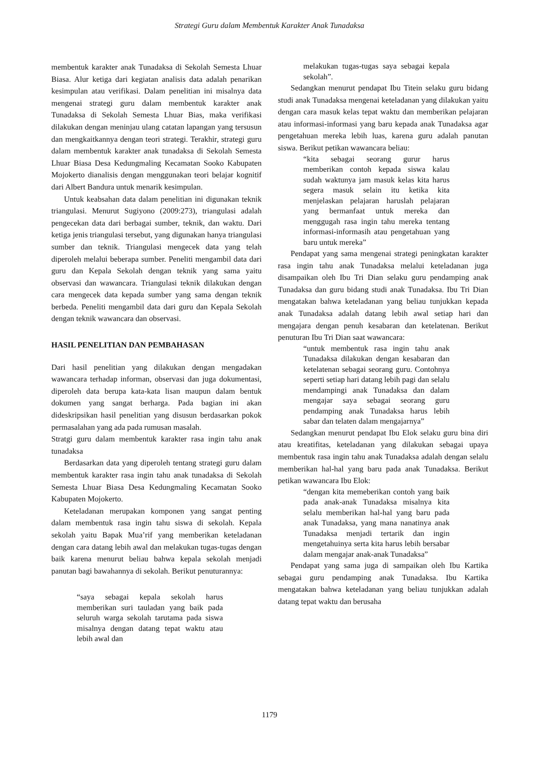Strategi Guru dalam Membentuk Karakter Anak Tunadaksa
membentuk karakter anak Tunadaksa di Sekolah Semesta Lhuar Biasa. Alur ketiga dari kegiatan analisis data adalah penarikan kesimpulan atau verifikasi. Dalam penelitian ini misalnya data mengenai strategi guru dalam membentuk karakter anak Tunadaksa di Sekolah Semesta Lhuar Bias, maka verifikasi dilakukan dengan meninjau ulang catatan lapangan yang tersusun dan mengkaitkannya dengan teori strategi. Terakhir, strategi guru dalam membentuk karakter anak tunadaksa di Sekolah Semesta Lhuar Biasa Desa Kedungmaling Kecamatan Sooko Kabupaten Mojokerto dianalisis dengan menggunakan teori belajar kognitif dari Albert Bandura untuk menarik kesimpulan.
Untuk keabsahan data dalam penelitian ini digunakan teknik triangulasi. Menurut Sugiyono (2009:273), triangulasi adalah pengecekan data dari berbagai sumber, teknik, dan waktu. Dari ketiga jenis triangulasi tersebut, yang digunakan hanya triangulasi sumber dan teknik. Triangulasi mengecek data yang telah diperoleh melalui beberapa sumber. Peneliti mengambil data dari guru dan Kepala Sekolah dengan teknik yang sama yaitu observasi dan wawancara. Triangulasi teknik dilakukan dengan cara mengecek data kepada sumber yang sama dengan teknik berbeda. Peneliti mengambil data dari guru dan Kepala Sekolah dengan teknik wawancara dan observasi.
HASIL PENELITIAN DAN PEMBAHASAN
Dari hasil penelitian yang dilakukan dengan mengadakan wawancara terhadap informan, observasi dan juga dokumentasi, diperoleh data berupa kata-kata lisan maupun dalam bentuk dokumen yang sangat berharga. Pada bagian ini akan dideskripsikan hasil penelitian yang disusun berdasarkan pokok permasalahan yang ada pada rumusan masalah.
Stratgi guru dalam membentuk karakter rasa ingin tahu anak tunadaksa
Berdasarkan data yang diperoleh tentang strategi guru dalam membentuk karakter rasa ingin tahu anak tunadaksa di Sekolah Semesta Lhuar Biasa Desa Kedungmaling Kecamatan Sooko Kabupaten Mojokerto.
Keteladanan merupakan komponen yang sangat penting dalam membentuk rasa ingin tahu siswa di sekolah. Kepala sekolah yaitu Bapak Mua’rif yang memberikan keteladanan dengan cara datang lebih awal dan melakukan tugas-tugas dengan baik karena menurut beliau bahwa kepala sekolah menjadi panutan bagi bawahannya di sekolah. Berikut penuturannya:
“saya sebagai kepala sekolah harus memberikan suri tauladan yang baik pada seluruh warga sekolah tarutama pada siswa misalnya dengan datang tepat waktu atau lebih awal dan
melakukan tugas-tugas saya sebagai kepala sekolah”.
Sedangkan menurut pendapat Ibu Titein selaku guru bidang studi anak Tunadaksa mengenai keteladanan yang dilakukan yaitu dengan cara masuk kelas tepat waktu dan memberikan pelajaran atau informasi-informasi yang baru kepada anak Tunadaksa agar pengetahuan mereka lebih luas, karena guru adalah panutan siswa. Berikut petikan wawancara beliau:
“kita sebagai seorang gurur harus memberikan contoh kepada siswa kalau sudah waktunya jam masuk kelas kita harus segera masuk selain itu ketika kita menjelaskan pelajaran haruslah pelajaran yang bermanfaat untuk mereka dan menggugah rasa ingin tahu mereka tentang informasi-informasih atau pengetahuan yang baru untuk mereka”
Pendapat yang sama mengenai strategi peningkatan karakter rasa ingin tahu anak Tunadaksa melalui keteladanan juga disampaikan oleh Ibu Tri Dian selaku guru pendamping anak Tunadaksa dan guru bidang studi anak Tunadaksa. Ibu Tri Dian mengatakan bahwa keteladanan yang beliau tunjukkan kepada anak Tunadaksa adalah datang lebih awal setiap hari dan mengajara dengan penuh kesabaran dan ketelatenan. Berikut penuturan Ibu Tri Dian saat wawancara:
“untuk membentuk rasa ingin tahu anak Tunadaksa dilakukan dengan kesabaran dan ketelatenan sebagai seorang guru. Contohnya seperti setiap hari datang lebih pagi dan selalu mendampingi anak Tunadaksa dan dalam mengajar saya sebagai seorang guru pendamping anak Tunadaksa harus lebih sabar dan telaten dalam mengajarnya”
Sedangkan menurut pendapat Ibu Elok selaku guru bina diri atau kreatifitas, keteladanan yang dilakukan sebagai upaya membentuk rasa ingin tahu anak Tunadaksa adalah dengan selalu memberikan hal-hal yang baru pada anak Tunadaksa. Berikut petikan wawancara Ibu Elok:
“dengan kita memeberikan contoh yang baik pada anak-anak Tunadaksa misalnya kita selalu memberikan hal-hal yang baru pada anak Tunadaksa, yang mana nanatinya anak Tunadaksa menjadi tertarik dan ingin mengetahuinya serta kita harus lebih bersabar dalam mengajar anak-anak Tunadaksa”
Pendapat yang sama juga di sampaikan oleh Ibu Kartika sebagai guru pendamping anak Tunadaksa. Ibu Kartika mengatakan bahwa keteladanan yang beliau tunjukkan adalah datang tepat waktu dan berusaha
1179